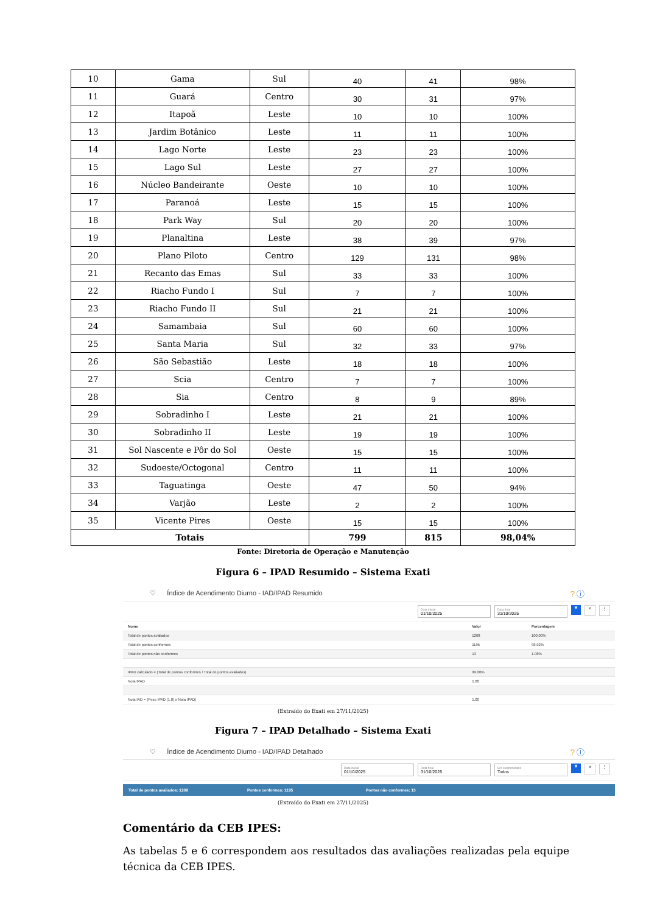| 10 | Gama | Sul | 40 | 41 | 98% |
| 11 | Guará | Centro | 30 | 31 | 97% |
| 12 | Itapoã | Leste | 10 | 10 | 100% |
| 13 | Jardim Botânico | Leste | 11 | 11 | 100% |
| 14 | Lago Norte | Leste | 23 | 23 | 100% |
| 15 | Lago Sul | Leste | 27 | 27 | 100% |
| 16 | Núcleo Bandeirante | Oeste | 10 | 10 | 100% |
| 17 | Paranoá | Leste | 15 | 15 | 100% |
| 18 | Park Way | Sul | 20 | 20 | 100% |
| 19 | Planaltina | Leste | 38 | 39 | 97% |
| 20 | Plano Piloto | Centro | 129 | 131 | 98% |
| 21 | Recanto das Emas | Sul | 33 | 33 | 100% |
| 22 | Riacho Fundo I | Sul | 7 | 7 | 100% |
| 23 | Riacho Fundo II | Sul | 21 | 21 | 100% |
| 24 | Samambaia | Sul | 60 | 60 | 100% |
| 25 | Santa Maria | Sul | 32 | 33 | 97% |
| 26 | São Sebastião | Leste | 18 | 18 | 100% |
| 27 | Scia | Centro | 7 | 7 | 100% |
| 28 | Sia | Centro | 8 | 9 | 89% |
| 29 | Sobradinho I | Leste | 21 | 21 | 100% |
| 30 | Sobradinho II | Leste | 19 | 19 | 100% |
| 31 | Sol Nascente e Pôr do Sol | Oeste | 15 | 15 | 100% |
| 32 | Sudoeste/Octogonal | Centro | 11 | 11 | 100% |
| 33 | Taguatinga | Oeste | 47 | 50 | 94% |
| 34 | Varjão | Leste | 2 | 2 | 100% |
| 35 | Vicente Pires | Oeste | 15 | 15 | 100% |
| Totais | | | 799 | 815 | 98,04% |
Fonte: Diretoria de Operação e Manutenção
Figura 6 – IPAD Resumido – Sistema Exati
♡ Índice de Acendimento Diurno - IAD/IPAD Resumido
? ⓘ
Data inicial
01/10/2025
Data final
31/10/2025
▼ ⌕ ⋮
| Nome | Valor | Porcentagem |
| --- | --- | --- |
| Total de pontos avaliados | 1208 | 100.00% |
| Total de pontos conformes | 1195 | 98.92% |
| Total de pontos não conformes | 13 | 1.08% |
| IPAD calculado = (Total de pontos conformes / Total de pontos avaliados) | 99.00% | |
| Nota IPAD | 1.00 | |
| Nota IAD = (Peso IPAD (1.0) x Nota IPAD) | 1.00 | |
(Extraído do Exati em 27/11/2025)
Figura 7 – IPAD Detalhado – Sistema Exati
♡ Índice de Acendimento Diurno - IAD/IPAD Detalhado
? ⓘ
Data inicial
01/10/2025
Data final
31/10/2025
Em conformidade
Todos
▼ ⌕ ⋮
Total de pontos avaliados: 1208 Pontos conformes: 1195 Pontos não conformes: 13
(Extraído do Exati em 27/11/2025)
Comentário da CEB IPES:
As tabelas 5 e 6 correspondem aos resultados das avaliações realizadas pela equipe técnica da CEB IPES.